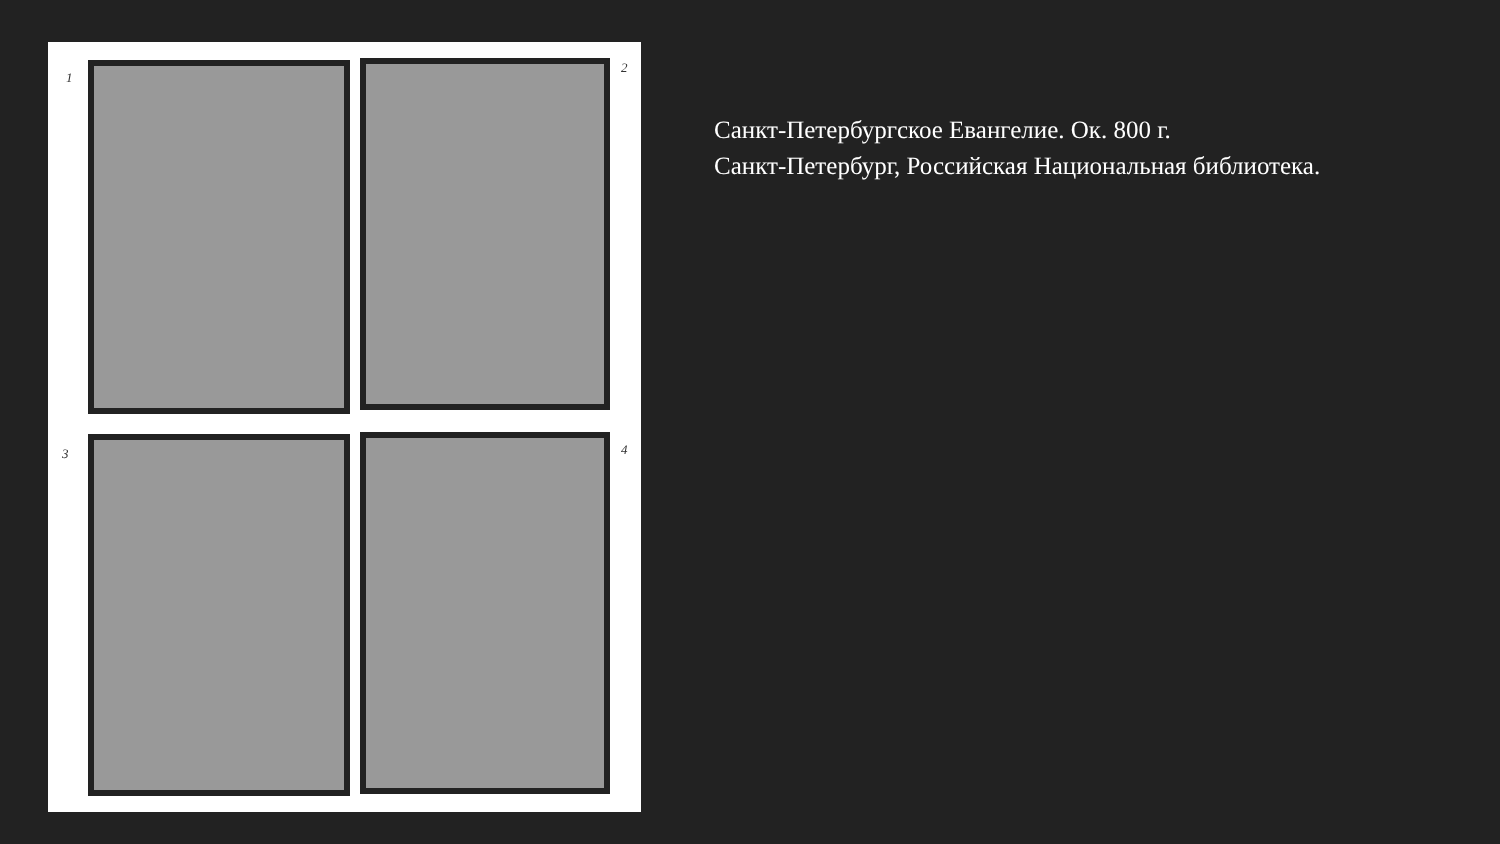1
2
3 4
Санкт-Петербургское Евангелие. Ок. 800 г.
Санкт-Петербург, Российская Национальная библиотека.